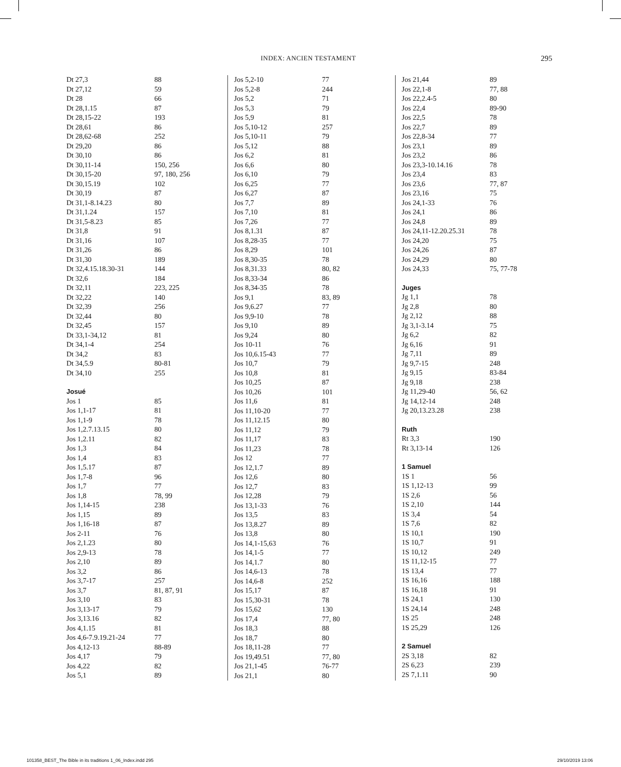INDEX: ANCIEN TESTAMENT 295
| Dt 27,3 | 88 |
| Dt 27,12 | 59 |
| Dt 28 | 66 |
| Dt 28,1.15 | 87 |
| Dt 28,15-22 | 193 |
| Dt 28,61 | 86 |
| Dt 28,62-68 | 252 |
| Dt 29,20 | 86 |
| Dt 30,10 | 86 |
| Dt 30,11-14 | 150, 256 |
| Dt 30,15-20 | 97, 180, 256 |
| Dt 30,15.19 | 102 |
| Dt 30,19 | 87 |
| Dt 31,1-8.14.23 | 80 |
| Dt 31,1.24 | 157 |
| Dt 31,5-8.23 | 85 |
| Dt 31,8 | 91 |
| Dt 31,16 | 107 |
| Dt 31,26 | 86 |
| Dt 31,30 | 189 |
| Dt 32,4.15.18.30-31 | 144 |
| Dt 32,6 | 184 |
| Dt 32,11 | 223, 225 |
| Dt 32,22 | 140 |
| Dt 32,39 | 256 |
| Dt 32,44 | 80 |
| Dt 32,45 | 157 |
| Dt 33,1-34,12 | 81 |
| Dt 34,1-4 | 254 |
| Dt 34,2 | 83 |
| Dt 34,5.9 | 80-81 |
| Dt 34,10 | 255 |
| Josué | |
| Jos 1 | 85 |
| Jos 1,1-17 | 81 |
| Jos 1,1-9 | 78 |
| Jos 1,2.7.13.15 | 80 |
| Jos 1,2.11 | 82 |
| Jos 1,3 | 84 |
| Jos 1,4 | 83 |
| Jos 1,5.17 | 87 |
| Jos 1,7-8 | 96 |
| Jos 1,7 | 77 |
| Jos 1,8 | 78, 99 |
| Jos 1,14-15 | 238 |
| Jos 1,15 | 89 |
| Jos 1,16-18 | 87 |
| Jos 2-11 | 76 |
| Jos 2,1.23 | 80 |
| Jos 2,9-13 | 78 |
| Jos 2,10 | 89 |
| Jos 3,2 | 86 |
| Jos 3,7-17 | 257 |
| Jos 3,7 | 81, 87, 91 |
| Jos 3,10 | 83 |
| Jos 3,13-17 | 79 |
| Jos 3,13.16 | 82 |
| Jos 4,1.15 | 81 |
| Jos 4,6-7.9.19.21-24 | 77 |
| Jos 4,12-13 | 88-89 |
| Jos 4,17 | 79 |
| Jos 4,22 | 82 |
| Jos 5,1 | 89 |
| Jos 5,2-10 | 77 |
| Jos 5,2-8 | 244 |
| Jos 5,2 | 71 |
| Jos 5,3 | 79 |
| Jos 5,9 | 81 |
| Jos 5,10-12 | 257 |
| Jos 5,10-11 | 79 |
| Jos 5,12 | 88 |
| Jos 6,2 | 81 |
| Jos 6,6 | 80 |
| Jos 6,10 | 79 |
| Jos 6,25 | 77 |
| Jos 6,27 | 87 |
| Jos 7,7 | 89 |
| Jos 7,10 | 81 |
| Jos 7,26 | 77 |
| Jos 8,1.31 | 87 |
| Jos 8,28-35 | 77 |
| Jos 8,29 | 101 |
| Jos 8,30-35 | 78 |
| Jos 8,31.33 | 80, 82 |
| Jos 8,33-34 | 86 |
| Jos 8,34-35 | 78 |
| Jos 9,1 | 83, 89 |
| Jos 9,6.27 | 77 |
| Jos 9,9-10 | 78 |
| Jos 9,10 | 89 |
| Jos 9,24 | 80 |
| Jos 10-11 | 76 |
| Jos 10,6.15-43 | 77 |
| Jos 10,7 | 79 |
| Jos 10,8 | 81 |
| Jos 10,25 | 87 |
| Jos 10,26 | 101 |
| Jos 11,6 | 81 |
| Jos 11,10-20 | 77 |
| Jos 11,12.15 | 80 |
| Jos 11,12 | 79 |
| Jos 11,17 | 83 |
| Jos 11,23 | 78 |
| Jos 12 | 77 |
| Jos 12,1.7 | 89 |
| Jos 12,6 | 80 |
| Jos 12,7 | 83 |
| Jos 12,28 | 79 |
| Jos 13,1-33 | 76 |
| Jos 13,5 | 83 |
| Jos 13,8.27 | 89 |
| Jos 13,8 | 80 |
| Jos 14,1-15,63 | 76 |
| Jos 14,1-5 | 77 |
| Jos 14,1.7 | 80 |
| Jos 14,6-13 | 78 |
| Jos 14,6-8 | 252 |
| Jos 15,17 | 87 |
| Jos 15,30-31 | 78 |
| Jos 15,62 | 130 |
| Jos 17,4 | 77, 80 |
| Jos 18,3 | 88 |
| Jos 18,7 | 80 |
| Jos 18,11-28 | 77 |
| Jos 19,49.51 | 77, 80 |
| Jos 21,1-45 | 76-77 |
| Jos 21,1 | 80 |
| Jos 21,44 | 89 |
| Jos 22,1-8 | 77, 88 |
| Jos 22,2.4-5 | 80 |
| Jos 22,4 | 89-90 |
| Jos 22,5 | 78 |
| Jos 22,7 | 89 |
| Jos 22,8-34 | 77 |
| Jos 23,1 | 89 |
| Jos 23,2 | 86 |
| Jos 23,3-10.14.16 | 78 |
| Jos 23,4 | 83 |
| Jos 23,6 | 77, 87 |
| Jos 23,16 | 75 |
| Jos 24,1-33 | 76 |
| Jos 24,1 | 86 |
| Jos 24,8 | 89 |
| Jos 24,11-12.20.25.31 | 78 |
| Jos 24,20 | 75 |
| Jos 24,26 | 87 |
| Jos 24,29 | 80 |
| Jos 24,33 | 75, 77-78 |
| Juges | |
| Jg 1,1 | 78 |
| Jg 2,8 | 80 |
| Jg 2,12 | 88 |
| Jg 3,1-3.14 | 75 |
| Jg 6,2 | 82 |
| Jg 6,16 | 91 |
| Jg 7,11 | 89 |
| Jg 9,7-15 | 248 |
| Jg 9,15 | 83-84 |
| Jg 9,18 | 238 |
| Jg 11,29-40 | 56, 62 |
| Jg 14,12-14 | 248 |
| Jg 20,13.23.28 | 238 |
| Ruth | |
| Rt 3,3 | 190 |
| Rt 3,13-14 | 126 |
| 1 Samuel | |
| 1S 1 | 56 |
| 1S 1,12-13 | 99 |
| 1S 2,6 | 56 |
| 1S 2,10 | 144 |
| 1S 3,4 | 54 |
| 1S 7,6 | 82 |
| 1S 10,1 | 190 |
| 1S 10,7 | 91 |
| 1S 10,12 | 249 |
| 1S 11,12-15 | 77 |
| 1S 13,4 | 77 |
| 1S 16,16 | 188 |
| 1S 16,18 | 91 |
| 1S 24,1 | 130 |
| 1S 24,14 | 248 |
| 1S 25 | 248 |
| 1S 25,29 | 126 |
| 2 Samuel | |
| 2S 3,18 | 82 |
| 2S 6,23 | 239 |
| 2S 7,1.11 | 90 |
101358_BEST_The Bible in its traditions 1_06_Index.indd 295
29/10/2019 13:06